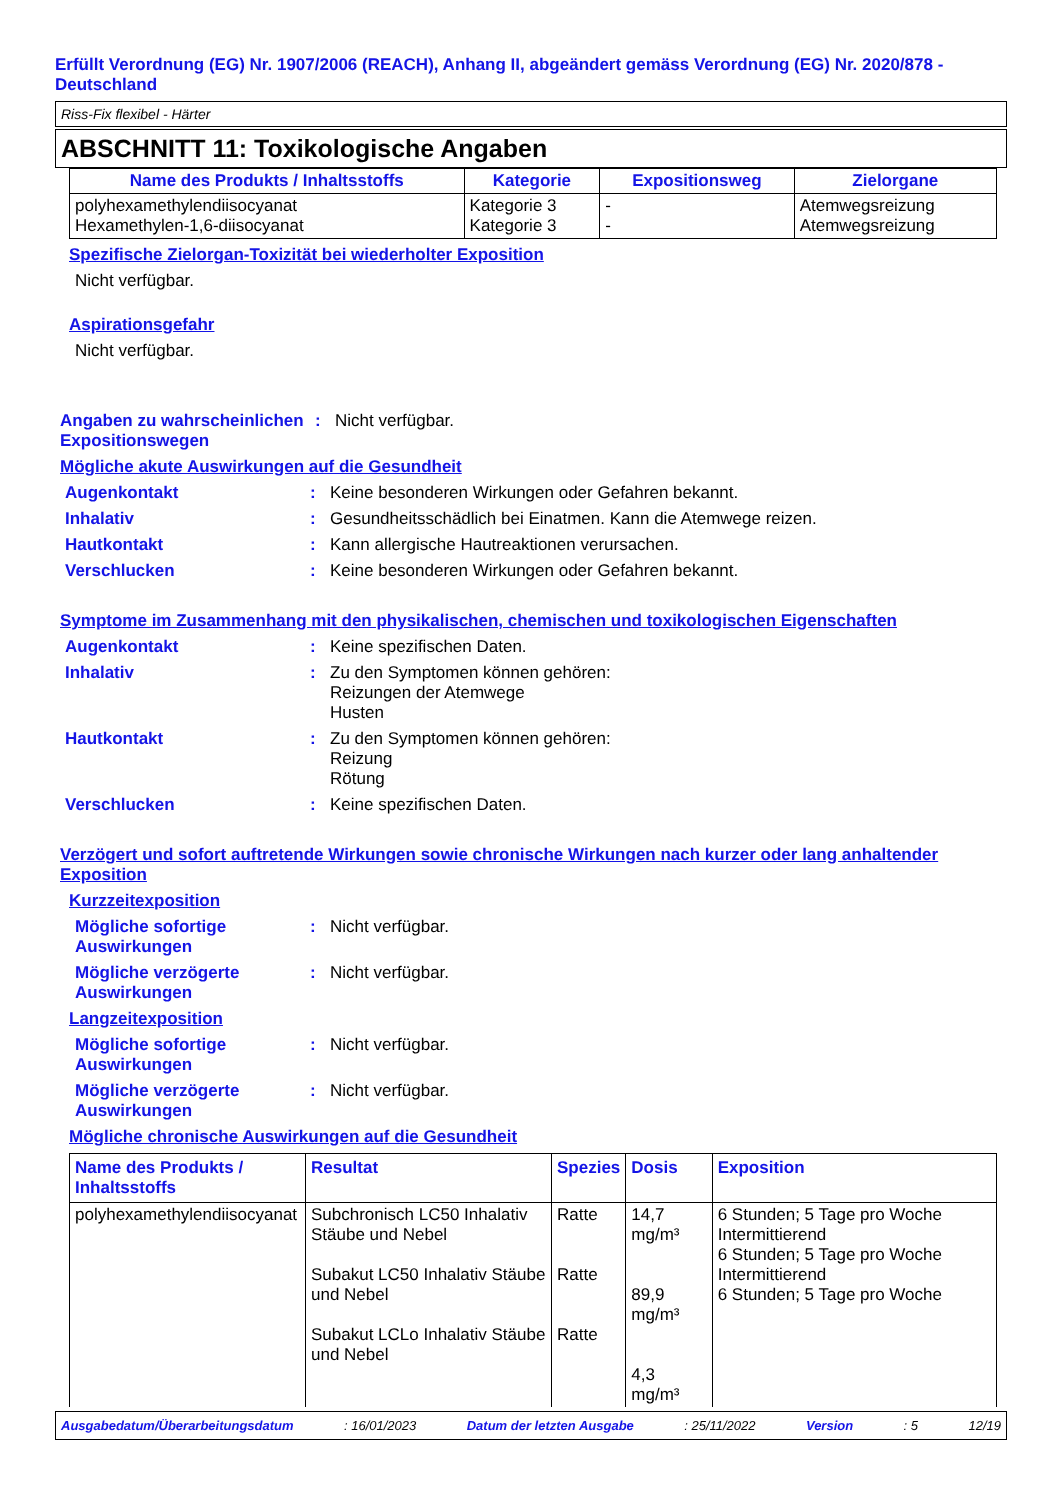Erfüllt Verordnung (EG) Nr. 1907/2006 (REACH), Anhang II, abgeändert gemäss Verordnung (EG) Nr. 2020/878 - Deutschland
Riss-Fix flexibel - Härter
ABSCHNITT 11: Toxikologische Angaben
| Name des Produkts / Inhaltsstoffs | Kategorie | Expositionsweg | Zielorgane |
| --- | --- | --- | --- |
| polyhexamethylendiisocyanat Hexamethylen-1,6-diisocyanat | Kategorie 3 Kategorie 3 | - - | Atemwegsreizung Atemwegsreizung |
Spezifische Zielorgan-Toxizität bei wiederholter Exposition
Nicht verfügbar.
Aspirationsgefahr
Nicht verfügbar.
Angaben zu wahrscheinlichen Expositionswegen
: Nicht verfügbar.
Mögliche akute Auswirkungen auf die Gesundheit
Augenkontakt : Keine besonderen Wirkungen oder Gefahren bekannt.
Inhalativ : Gesundheitsschädlich bei Einatmen. Kann die Atemwege reizen.
Hautkontakt : Kann allergische Hautreaktionen verursachen.
Verschlucken : Keine besonderen Wirkungen oder Gefahren bekannt.
Symptome im Zusammenhang mit den physikalischen, chemischen und toxikologischen Eigenschaften
Augenkontakt : Keine spezifischen Daten.
Inhalativ : Zu den Symptomen können gehören:
Reizungen der Atemwege
Husten
Hautkontakt : Zu den Symptomen können gehören:
Reizung
Rötung
Verschlucken : Keine spezifischen Daten.
Verzögert und sofort auftretende Wirkungen sowie chronische Wirkungen nach kurzer oder lang anhaltender Exposition
Kurzzeitexposition
Mögliche sofortige Auswirkungen
: Nicht verfügbar.
Mögliche verzögerte Auswirkungen
: Nicht verfügbar.
Langzeitexposition
Mögliche sofortige Auswirkungen
: Nicht verfügbar.
Mögliche verzögerte Auswirkungen
: Nicht verfügbar.
Mögliche chronische Auswirkungen auf die Gesundheit
| Name des Produkts / Inhaltsstoffs | Resultat | Spezies | Dosis | Exposition |
| --- | --- | --- | --- | --- |
| polyhexamethylendiisocyanat | Subchronisch LC50 Inhalativ Stäube und Nebel Subakut LC50 Inhalativ Stäube und Nebel Subakut LCLo Inhalativ Stäube und Nebel | Ratte Ratte Ratte | 14,7 mg/m³ 89,9 mg/m³ 4,3 mg/m³ | 6 Stunden; 5 Tage pro Woche Intermittierend 6 Stunden; 5 Tage pro Woche Intermittierend 6 Stunden; 5 Tage pro Woche |
Ausgabedatum/Überarbeitungsdatum: 16/01/2023 Datum der letzten Ausgabe: 25/11/2022 Version: 5 12/19